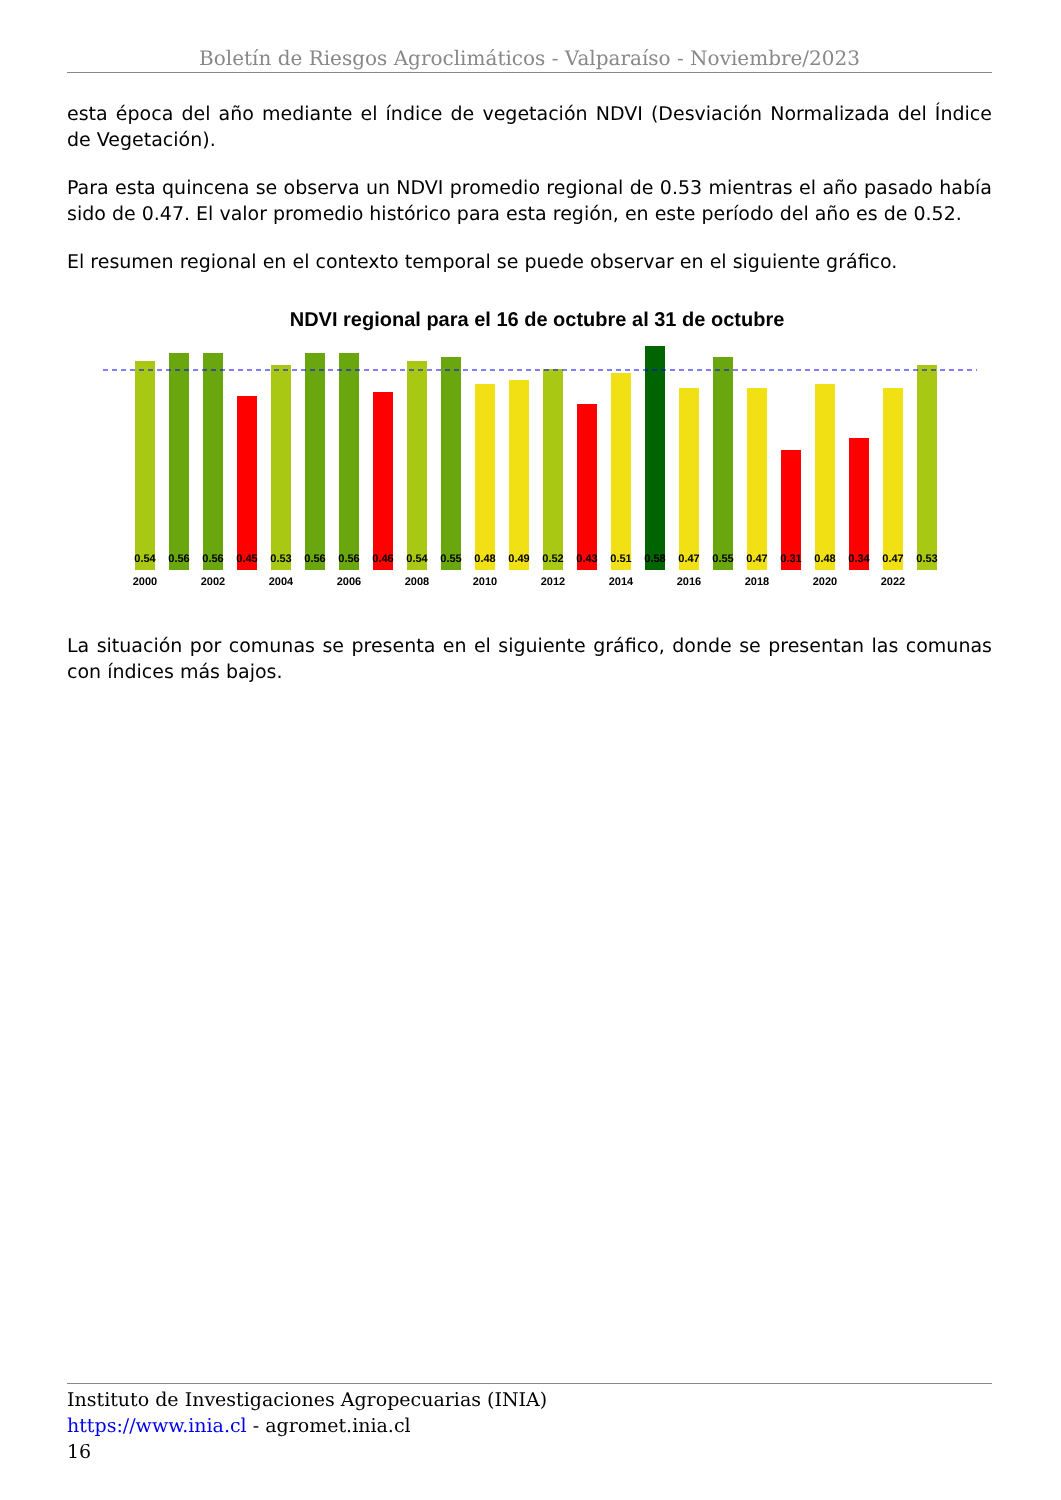Boletín de Riesgos Agroclimáticos - Valparaíso - Noviembre/2023
esta época del año mediante el índice de vegetación NDVI (Desviación Normalizada del Índice de Vegetación).
Para esta quincena se observa un NDVI promedio regional de 0.53 mientras el año pasado había sido de 0.47. El valor promedio histórico para esta región, en este período del año es de 0.52.
El resumen regional en el contexto temporal se puede observar en el siguiente gráfico.
NDVI regional para el 16 de octubre al 31 de octubre
0.54
0.56
0.56
0.45
0.53
0.56
0.56
0.46
0.54
0.55
0.48
0.49
0.52
0.43
0.51
0.58
0.47
0.55
0.47
0.31
0.48
0.34
0.47
0.53
2000
2002
2004
2006
2008
2010
2012
2014
2016
2018
2020
2022
La situación por comunas se presenta en el siguiente gráfico, donde se presentan las comunas con índices más bajos.
Instituto de Investigaciones Agropecuarias (INIA)
https://www.inia.cl - agromet.inia.cl
16